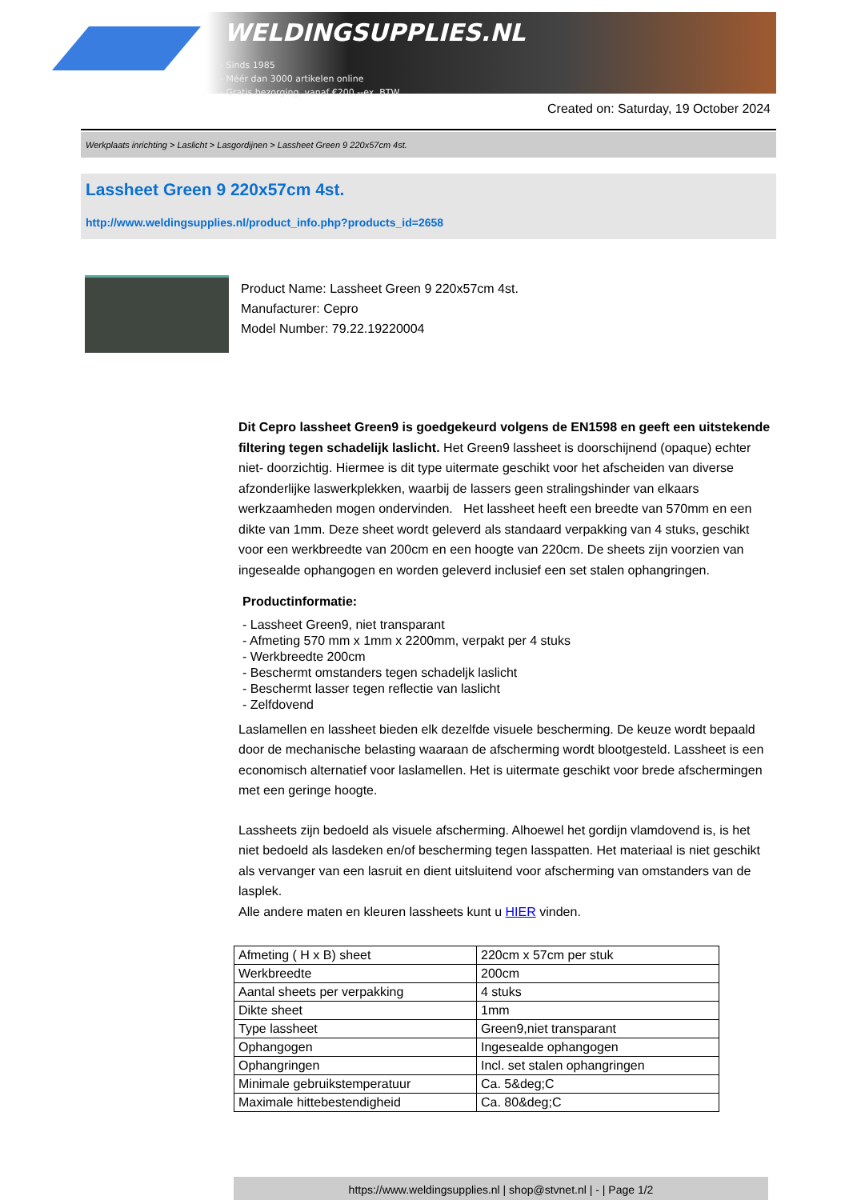WELDINGSUPPLIES.NL
- Sinds 1985
- Méér dan 3000 artikelen online
- Gratis bezorging, vanaf €200,--ex. BTW
Created on: Saturday, 19 October 2024
Werkplaats inrichting > Laslicht > Lasgordijnen > Lassheet Green 9 220x57cm 4st.
Lassheet Green 9 220x57cm 4st.
http://www.weldingsupplies.nl/product_info.php?products_id=2658
Product Name: Lassheet Green 9 220x57cm 4st.
Manufacturer: Cepro
Model Number: 79.22.19220004
Dit Cepro lassheet Green9 is goedgekeurd volgens de EN1598 en geeft een uitstekende filtering tegen schadelijk laslicht. Het Green9 lassheet is doorschijnend (opaque) echter niet- doorzichtig. Hiermee is dit type uitermate geschikt voor het afscheiden van diverse afzonderlijke laswerkplekken, waarbij de lassers geen stralingshinder van elkaars werkzaamheden mogen ondervinden. Het lassheet heeft een breedte van 570mm en een dikte van 1mm. Deze sheet wordt geleverd als standaard verpakking van 4 stuks, geschikt voor een werkbreedte van 200cm en een hoogte van 220cm. De sheets zijn voorzien van ingesealde ophangogen en worden geleverd inclusief een set stalen ophangringen.
Productinformatie:
- Lassheet Green9, niet transparant
- Afmeting 570 mm x 1mm x 2200mm, verpakt per 4 stuks
- Werkbreedte 200cm
- Beschermt omstanders tegen schadeljk laslicht
- Beschermt lasser tegen reflectie van laslicht
- Zelfdovend
Laslamellen en lassheet bieden elk dezelfde visuele bescherming. De keuze wordt bepaald door de mechanische belasting waaraan de afscherming wordt blootgesteld. Lassheet is een economisch alternatief voor laslamellen. Het is uitermate geschikt voor brede afschermingen met een geringe hoogte.
Lassheets zijn bedoeld als visuele afscherming. Alhoewel het gordijn vlamdovend is, is het niet bedoeld als lasdeken en/of bescherming tegen lasspatten. Het materiaal is niet geschikt als vervanger van een lasruit en dient uitsluitend voor afscherming van omstanders van de lasplek.
Alle andere maten en kleuren lassheets kunt u HIER vinden.
| Afmeting ( H x B) sheet | 220cm x 57cm per stuk |
| Werkbreedte | 200cm |
| Aantal sheets per verpakking | 4 stuks |
| Dikte sheet | 1mm |
| Type lassheet | Green9,niet transparant |
| Ophangogen | Ingesealde ophangogen |
| Ophangringen | Incl. set stalen ophangringen |
| Minimale gebruikstemperatuur | Ca. 5&deg;C |
| Maximale hittebestendigheid | Ca. 80&deg;C |
https://www.weldingsupplies.nl | shop@stvnet.nl | - | Page 1/2